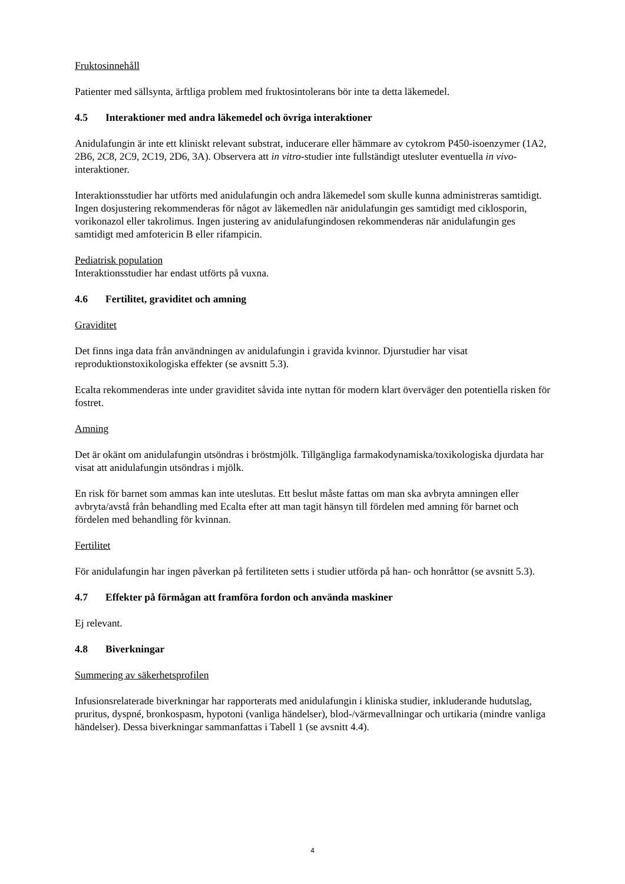Fruktosinnehåll
Patienter med sällsynta, ärftliga problem med fruktosintolerans bör inte ta detta läkemedel.
4.5 Interaktioner med andra läkemedel och övriga interaktioner
Anidulafungin är inte ett kliniskt relevant substrat, inducerare eller hämmare av cytokrom P450-isoenzymer (1A2, 2B6, 2C8, 2C9, 2C19, 2D6, 3A). Observera att in vitro-studier inte fullständigt utesluter eventuella in vivo-interaktioner.
Interaktionsstudier har utförts med anidulafungin och andra läkemedel som skulle kunna administreras samtidigt. Ingen dosjustering rekommenderas för något av läkemedlen när anidulafungin ges samtidigt med ciklosporin, vorikonazol eller takrolimus. Ingen justering av anidulafungindosen rekommenderas när anidulafungin ges samtidigt med amfotericin B eller rifampicin.
Pediatrisk population
Interaktionsstudier har endast utförts på vuxna.
4.6 Fertilitet, graviditet och amning
Graviditet
Det finns inga data från användningen av anidulafungin i gravida kvinnor. Djurstudier har visat reproduktionstoxikologiska effekter (se avsnitt 5.3).
Ecalta rekommenderas inte under graviditet såvida inte nyttan för modern klart överväger den potentiella risken för fostret.
Amning
Det är okänt om anidulafungin utsöndras i bröstmjölk. Tillgängliga farmakodynamiska/toxikologiska djurdata har visat att anidulafungin utsöndras i mjölk.
En risk för barnet som ammas kan inte uteslutas. Ett beslut måste fattas om man ska avbryta amningen eller avbryta/avstå från behandling med Ecalta efter att man tagit hänsyn till fördelen med amning för barnet och fördelen med behandling för kvinnan.
Fertilitet
För anidulafungin har ingen påverkan på fertiliteten setts i studier utförda på han- och honråttor (se avsnitt 5.3).
4.7 Effekter på förmågan att framföra fordon och använda maskiner
Ej relevant.
4.8 Biverkningar
Summering av säkerhetsprofilen
Infusionsrelaterade biverkningar har rapporterats med anidulafungin i kliniska studier, inkluderande hudutslag, pruritus, dyspné, bronkospasm, hypotoni (vanliga händelser), blod-/värmevallningar och urtikaria (mindre vanliga händelser). Dessa biverkningar sammanfattas i Tabell 1 (se avsnitt 4.4).
4